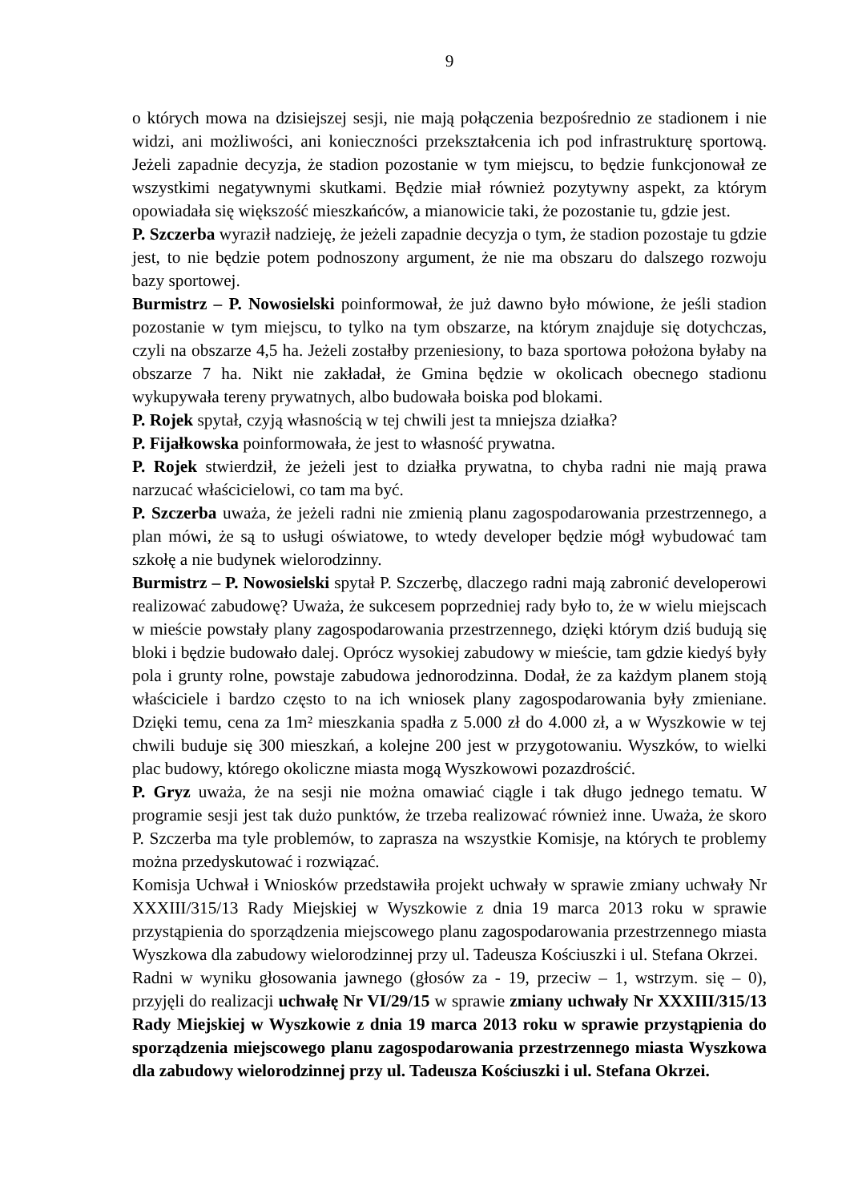9
o których mowa na dzisiejszej sesji, nie mają połączenia bezpośrednio ze stadionem i nie widzi, ani możliwości, ani konieczności przekształcenia ich pod infrastrukturę sportową. Jeżeli zapadnie decyzja, że stadion pozostanie w tym miejscu, to będzie funkcjonował ze wszystkimi negatywnymi skutkami. Będzie miał również pozytywny aspekt, za którym opowiadała się większość mieszkańców, a mianowicie taki, że pozostanie tu, gdzie jest.
P. Szczerba wyraził nadzieję, że jeżeli zapadnie decyzja o tym, że stadion pozostaje tu gdzie jest, to nie będzie potem podnoszony argument, że nie ma obszaru do dalszego rozwoju bazy sportowej.
Burmistrz – P. Nowosielski poinformował, że już dawno było mówione, że jeśli stadion pozostanie w tym miejscu, to tylko na tym obszarze, na którym znajduje się dotychczas, czyli na obszarze 4,5 ha. Jeżeli zostałby przeniesiony, to baza sportowa położona byłaby na obszarze 7 ha. Nikt nie zakładał, że Gmina będzie w okolicach obecnego stadionu wykupywała tereny prywatnych, albo budowała boiska pod blokami.
P. Rojek spytał, czyją własnością w tej chwili jest ta mniejsza działka?
P. Fijałkowska poinformowała, że jest to własność prywatna.
P. Rojek stwierdził, że jeżeli jest to działka prywatna, to chyba radni nie mają prawa narzucać właścicielowi, co tam ma być.
P. Szczerba uważa, że jeżeli radni nie zmienią planu zagospodarowania przestrzennego, a plan mówi, że są to usługi oświatowe, to wtedy developer będzie mógł wybudować tam szkołę a nie budynek wielorodzinny.
Burmistrz – P. Nowosielski spytał P. Szczerbę, dlaczego radni mają zabronić developerowi realizować zabudowę? Uważa, że sukcesem poprzedniej rady było to, że w wielu miejscach w mieście powstały plany zagospodarowania przestrzennego, dzięki którym dziś budują się bloki i będzie budowało dalej. Oprócz wysokiej zabudowy w mieście, tam gdzie kiedyś były pola i grunty rolne, powstaje zabudowa jednorodzinna. Dodał, że za każdym planem stoją właściciele i bardzo często to na ich wniosek plany zagospodarowania były zmieniane. Dzięki temu, cena za 1m² mieszkania spadła z 5.000 zł do 4.000 zł, a w Wyszkowie w tej chwili buduje się 300 mieszkań, a kolejne 200 jest w przygotowaniu. Wyszków, to wielki plac budowy, którego okoliczne miasta mogą Wyszkowowi pozazdrościć.
P. Gryz uważa, że na sesji nie można omawiać ciągle i tak długo jednego tematu. W programie sesji jest tak dużo punktów, że trzeba realizować również inne. Uważa, że skoro P. Szczerba ma tyle problemów, to zaprasza na wszystkie Komisje, na których te problemy można przedyskutować i rozwiązać.
Komisja Uchwał i Wniosków przedstawiła projekt uchwały w sprawie zmiany uchwały Nr XXXIII/315/13 Rady Miejskiej w Wyszkowie z dnia 19 marca 2013 roku w sprawie przystąpienia do sporządzenia miejscowego planu zagospodarowania przestrzennego miasta Wyszkowa dla zabudowy wielorodzinnej przy ul. Tadeusza Kościuszki i ul. Stefana Okrzei.
Radni w wyniku głosowania jawnego (głosów za - 19, przeciw – 1, wstrzym. się – 0), przyjęli do realizacji uchwałę Nr VI/29/15 w sprawie zmiany uchwały Nr XXXIII/315/13 Rady Miejskiej w Wyszkowie z dnia 19 marca 2013 roku w sprawie przystąpienia do sporządzenia miejscowego planu zagospodarowania przestrzennego miasta Wyszkowa dla zabudowy wielorodzinnej przy ul. Tadeusza Kościuszki i ul. Stefana Okrzei.